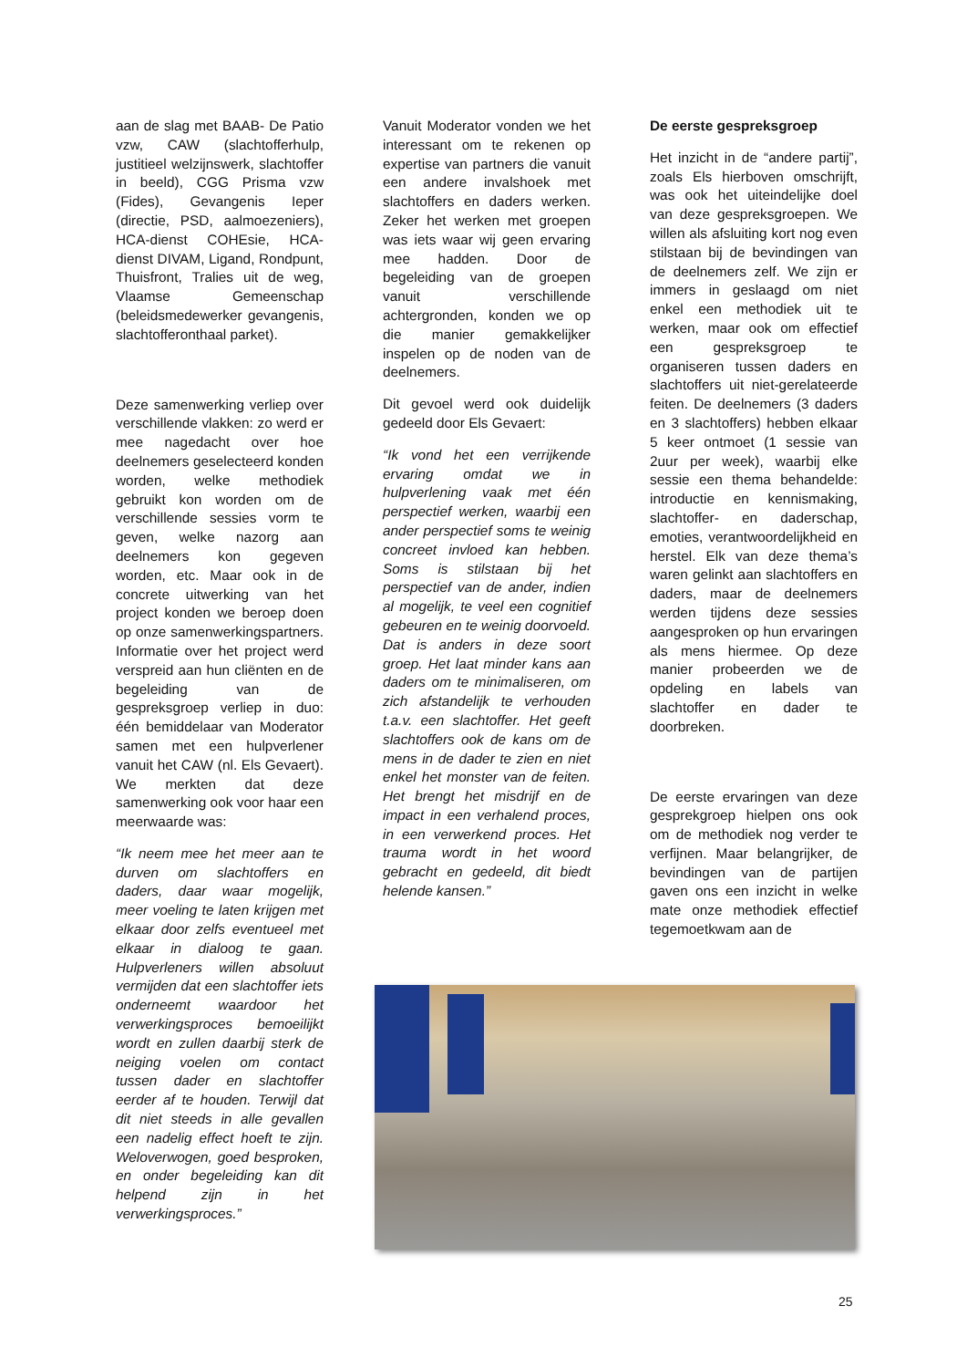aan de slag met BAAB- De Patio vzw, CAW (slachtofferhulp, justitieel welzijnswerk, slachtoffer in beeld), CGG Prisma vzw (Fides), Gevangenis Ieper (directie, PSD, aalmoezeniers), HCA-dienst COHEsie, HCA-dienst DIVAM, Ligand, Rondpunt, Thuisfront, Tralies uit de weg, Vlaamse Gemeenschap (beleidsmedewerker gevangenis, slachtofferonthaal parket).
Deze samenwerking verliep over verschillende vlakken: zo werd er mee nagedacht over hoe deelnemers geselecteerd konden worden, welke methodiek gebruikt kon worden om de verschillende sessies vorm te geven, welke nazorg aan deelnemers kon gegeven worden, etc. Maar ook in de concrete uitwerking van het project konden we beroep doen op onze samenwerkingspartners. Informatie over het project werd verspreid aan hun cliënten en de begeleiding van de gespreksgroep verliep in duo: één bemiddelaar van Moderator samen met een hulpverlener vanuit het CAW (nl. Els Gevaert). We merkten dat deze samenwerking ook voor haar een meerwaarde was:
“Ik neem mee het meer aan te durven om slachtoffers en daders, daar waar mogelijk, meer voeling te laten krijgen met elkaar door zelfs eventueel met elkaar in dialoog te gaan. Hulpverleners willen absoluut vermijden dat een slachtoffer iets onderneemt waardoor het verwerkingsproces bemoeilijkt wordt en zullen daarbij sterk de neiging voelen om contact tussen dader en slachtoffer eerder af te houden. Terwijl dat dit niet steeds in alle gevallen een nadelig effect hoeft te zijn. Weloverwogen, goed besproken, en onder begeleiding kan dit helpend zijn in het verwerkingsproces.”
Vanuit Moderator vonden we het interessant om te rekenen op expertise van partners die vanuit een andere invalshoek met slachtoffers en daders werken. Zeker het werken met groepen was iets waar wij geen ervaring mee hadden. Door de begeleiding van de groepen vanuit verschillende achtergronden, konden we op die manier gemakkelijker inspelen op de noden van de deelnemers.
Dit gevoel werd ook duidelijk gedeeld door Els Gevaert:
“Ik vond het een verrijkende ervaring omdat we in hulpverlening vaak met één perspectief werken, waarbij een ander perspectief soms te weinig concreet invloed kan hebben. Soms is stilstaan bij het perspectief van de ander, indien al mogelijk, te veel een cognitief gebeuren en te weinig doorvoeld. Dat is anders in deze soort groep. Het laat minder kans aan daders om te minimaliseren, om zich afstandelijk te verhouden t.a.v. een slachtoffer. Het geeft slachtoffers ook de kans om de mens in de dader te zien en niet enkel het monster van de feiten. Het brengt het misdrijf en de impact in een verhalend proces, in een verwerkend proces. Het trauma wordt in het woord gebracht en gedeeld, dit biedt helende kansen.”
De eerste gespreksgroep
Het inzicht in de “andere partij”, zoals Els hierboven omschrijft, was ook het uiteindelijke doel van deze gespreksgroepen. We willen als afsluiting kort nog even stilstaan bij de bevindingen van de deelnemers zelf. We zijn er immers in geslaagd om niet enkel een methodiek uit te werken, maar ook om effectief een gespreksgroep te organiseren tussen daders en slachtoffers uit niet-gerelateerde feiten. De deelnemers (3 daders en 3 slachtoffers) hebben elkaar 5 keer ontmoet (1 sessie van 2uur per week), waarbij elke sessie een thema behandelde: introductie en kennismaking, slachtoffer- en daderschap, emoties, verantwoordelijkheid en herstel. Elk van deze thema’s waren gelinkt aan slachtoffers en daders, maar de deelnemers werden tijdens deze sessies aangesproken op hun ervaringen als mens hiermee. Op deze manier probeerden we de opdeling en labels van slachtoffer en dader te doorbreken.
De eerste ervaringen van deze gesprekgroep hielpen ons ook om de methodiek nog verder te verfijnen. Maar belangrijker, de bevindingen van de partijen gaven ons een inzicht in welke mate onze methodiek effectief tegemoetkwam aan de
25